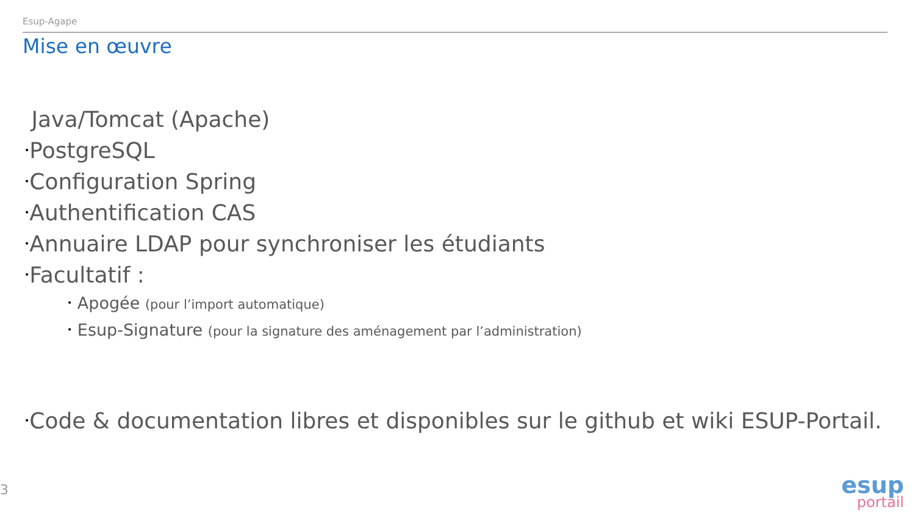Esup-Agape
Mise en œuvre
Java/Tomcat (Apache)
•PostgreSQL
•Configuration Spring
•Authentification CAS
•Annuaire LDAP pour synchroniser les étudiants
•Facultatif :
• Apogée (pour l’import automatique)
• Esup-Signature (pour la signature des aménagement par l’administration)
•Code & documentation libres et disponibles sur le github et wiki ESUP-Portail.
3
esup
portail